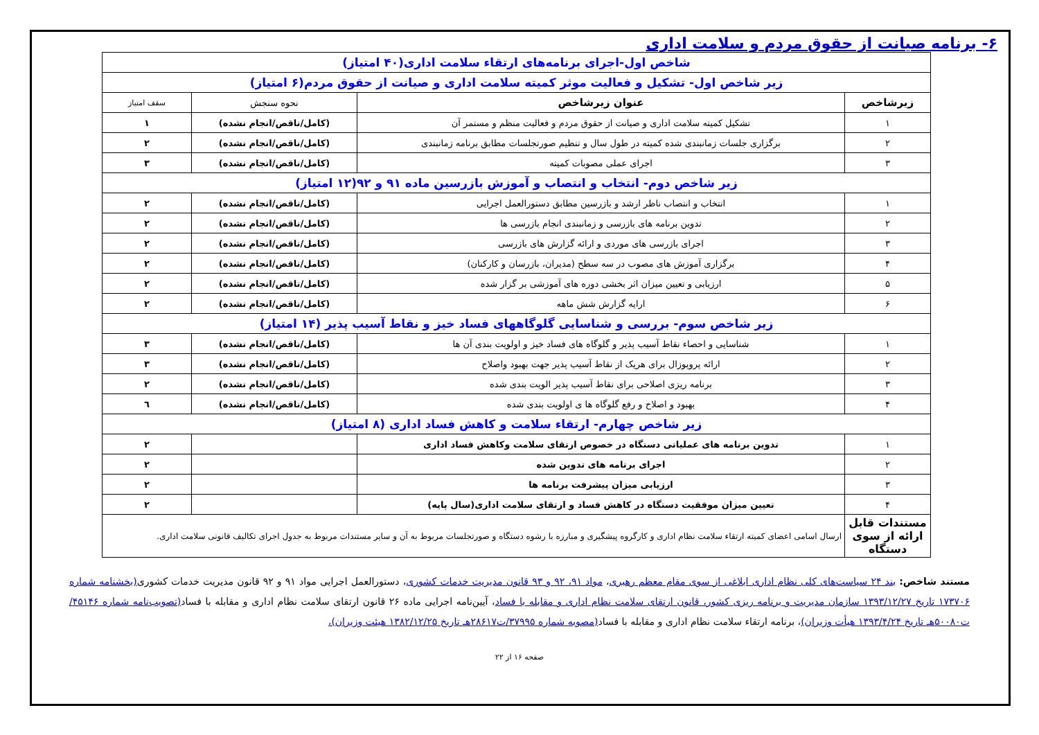۶- برنامه صیانت از حقوق مردم و سلامت اداری
| شاخص اول-اجرای برنامه‌های ارتقاء سلامت اداری(۴۰ امتیاز) | | | |
| زیر شاخص اول- تشکیل و فعالیت موثر کمیته سلامت اداری و صیانت از حقوق مردم(۶ امتیاز) | | | |
| زیرشاخص | عنوان زیرشاخص | نحوه سنجش | سقف امتیاز |
| ۱ | تشکیل کمیته سلامت اداری و صیانت از حقوق مردم و فعالیت منظم و مستمر آن | (کامل/ناقص/انجام نشده) | ۱ |
| ۲ | برگزاری جلسات زمانبندی شده کمیته در طول سال و تنظیم صورتجلسات مطابق برنامه زمانبندی | (کامل/ناقص/انجام نشده) | ۲ |
| ۳ | اجرای عملی مصوبات کمیته | (کامل/ناقص/انجام نشده) | ۳ |
| زیر شاخص دوم- انتخاب و انتصاب و آموزش بازرسین ماده ۹۱ و ۹۲(۱۲ امتیاز) | | | |
| ۱ | انتخاب و انتصاب ناظر ارشد و بازرسین مطابق دستورالعمل اجرایی | (کامل/ناقص/انجام نشده) | ۲ |
| ۲ | تدوین برنامه های بازرسی و زمانبندی انجام بازرسی ها | (کامل/ناقص/انجام نشده) | ۲ |
| ۳ | اجرای بازرسی های موردی و ارائه گزارش های بازرسی | (کامل/ناقص/انجام نشده) | ۲ |
| ۴ | برگزاری آموزش های مصوب در سه سطح (مدیران، بازرسان و کارکنان) | (کامل/ناقص/انجام نشده) | ۲ |
| ۵ | ارزیابی و تعیین میزان اثر بخشی دوره های آموزشی بر گزار شده | (کامل/ناقص/انجام نشده) | ۲ |
| ۶ | ارایه گزارش شش ماهه | (کامل/ناقص/انجام نشده) | ۲ |
| زیر شاخص سوم- بررسی و شناسایی گلوگاههای فساد خیز و نقاط آسیب پذیر (۱۴ امتیاز) | | | |
| ۱ | شناسایی و احصاء نقاط آسیب پذیر و گلوگاه های فساد خیز و اولویت بندی آن ها | (کامل/ناقص/انجام نشده) | ۳ |
| ۲ | ارائه پروپوزال برای هریک از نقاط آسیب پذیر جهت بهبود واصلاح | (کامل/ناقص/انجام نشده) | ۳ |
| ۳ | برنامه ریزی اصلاحی برای نقاط آسیب پذیر الویت بندی شده | (کامل/ناقص/انجام نشده) | ۲ |
| ۴ | بهبود و اصلاح و رفع گلوگاه ها ی اولویت بندی شده | (کامل/ناقص/انجام نشده) | ٦ |
| زیر شاخص چهارم- ارتقاء سلامت و کاهش فساد اداری (۸ امتیاز) | | | |
| ۱ | تدوین برنامه های عملیاتی دستگاه در خصوص ارتقای سلامت وکاهش فساد اداری | | ۲ |
| ۲ | اجرای برنامه های تدوین شده | | ۲ |
| ۳ | ارزیابی میزان پیشرفت برنامه ها | | ۲ |
| ۴ | تعیین میزان موفقیت دستگاه در کاهش فساد و ارتقای سلامت اداری(سال پایه) | | ۲ |
| مستندات قابل ارائه از سوی دستگاه | ارسال اسامی اعضای کمیته ارتقاء سلامت نظام اداری و کارگروه پیشگیری و مبارزه با رشوه دستگاه و صورتجلسات مربوط به آن و سایر مستندات مربوط به جدول اجرای تکالیف قانونی سلامت اداری. | | |
مستند شاخص: بند ۲۴ سیاست‌های کلی نظام اداری ابلاغی از سوی مقام معظم رهبری، مواد ۹۱، ۹۲ و ۹۳ قانون مدیریت خدمات کشوری، دستورالعمل اجرایی مواد ۹۱ و ۹۲ قانون مدیریت خدمات کشوری(بخشنامه شماره ۱۷۳۷۰۶ تاریخ ۱۳۹۳/۱۲/۲۷ سازمان مدیریت و برنامه ریزی کشور، قانون ارتقای سلامت نظام اداری و مقابله با فساد، آیین‌نامه اجرایی ماده ۲۶ قانون ارتقای سلامت نظام اداری و مقابله با فساد(تصویب‌نامه شماره ۴۵۱۴۶/ت۵۰۰۸۰هـ تاریخ ۱۳۹۳/۴/۲۴ هیأت وزیران)، برنامه ارتقاء سلامت نظام اداری و مقابله با فساد(مصوبه شماره ۳۷۹۹۵/ت۲۸۶۱۷هـ تاریخ ۱۳۸۲/۱۲/۲۵ هیئت وزیران)،
صفحه ۱۶ از ۲۲